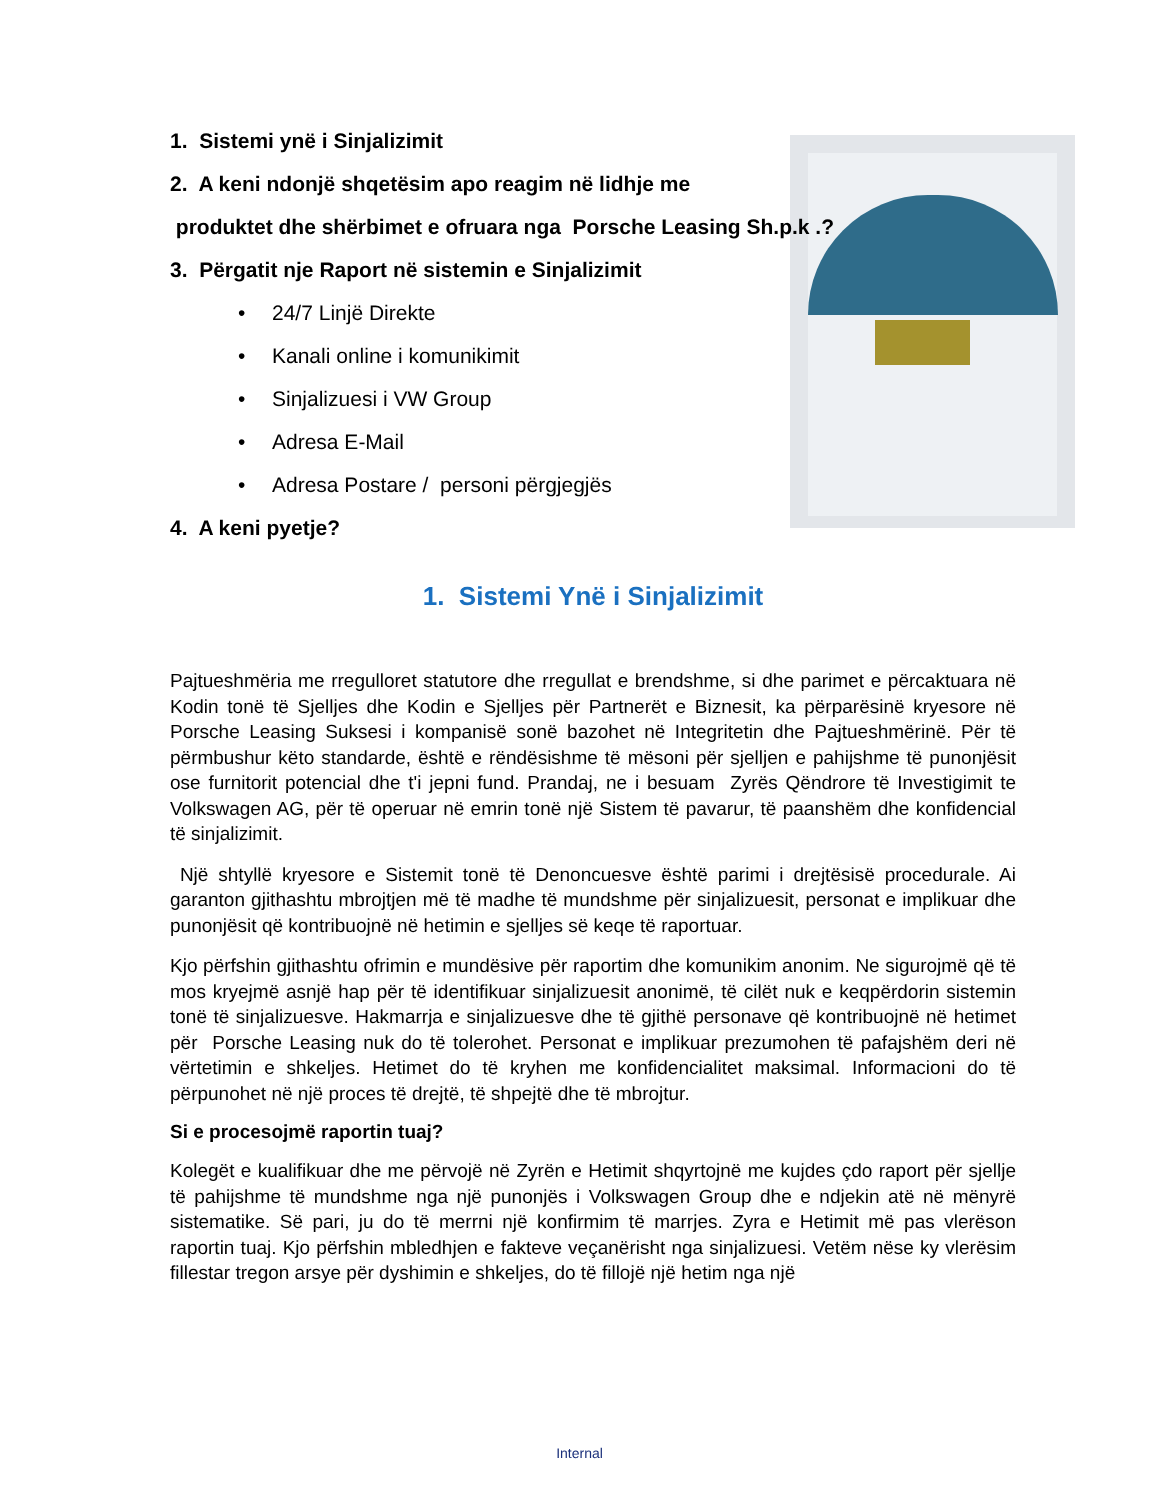1. Sistemi ynë i Sinjalizimit
2. A keni ndonjë shqetësim apo reagim në lidhje me
produktet dhe shërbimet e ofruara nga Porsche Leasing Sh.p.k .?
3. Përgatit nje Raport në sistemin e Sinjalizimit
• 24/7 Linjë Direkte
• Kanali online i komunikimit
• Sinjalizuesi i VW Group
• Adresa E-Mail
• Adresa Postare / personi përgjegjës
4. A keni pyetje?
1. Sistemi Ynë i Sinjalizimit
Pajtueshmëria me rregulloret statutore dhe rregullat e brendshme, si dhe parimet e përcaktuara në Kodin tonë të Sjelljes dhe Kodin e Sjelljes për Partnerët e Biznesit, ka përparësinë kryesore në Porsche Leasing Suksesi i kompanisë sonë bazohet në Integritetin dhe Pajtueshmërinë. Për të përmbushur këto standarde, është e rëndësishme të mësoni për sjelljen e pahijshme të punonjësit ose furnitorit potencial dhe t'i jepni fund. Prandaj, ne i besuam Zyrës Qëndrore të Investigimit te Volkswagen AG, për të operuar në emrin tonë një Sistem të pavarur, të paanshëm dhe konfidencial të sinjalizimit.
Një shtyllë kryesore e Sistemit tonë të Denoncuesve është parimi i drejtësisë procedurale. Ai garanton gjithashtu mbrojtjen më të madhe të mundshme për sinjalizuesit, personat e implikuar dhe punonjësit që kontribuojnë në hetimin e sjelljes së keqe të raportuar.
Kjo përfshin gjithashtu ofrimin e mundësive për raportim dhe komunikim anonim. Ne sigurojmë që të mos kryejmë asnjë hap për të identifikuar sinjalizuesit anonimë, të cilët nuk e keqpërdorin sistemin tonë të sinjalizuesve. Hakmarrja e sinjalizuesve dhe të gjithë personave që kontribuojnë në hetimet për Porsche Leasing nuk do të tolerohet. Personat e implikuar prezumohen të pafajshëm deri në vërtetimin e shkeljes. Hetimet do të kryhen me konfidencialitet maksimal. Informacioni do të përpunohet në një proces të drejtë, të shpejtë dhe të mbrojtur.
Si e procesojmë raportin tuaj?
Kolegët e kualifikuar dhe me përvojë në Zyrën e Hetimit shqyrtojnë me kujdes çdo raport për sjellje të pahijshme të mundshme nga një punonjës i Volkswagen Group dhe e ndjekin atë në mënyrë sistematike. Së pari, ju do të merrni një konfirmim të marrjes. Zyra e Hetimit më pas vlerëson raportin tuaj. Kjo përfshin mbledhjen e fakteve veçanërisht nga sinjalizuesi. Vetëm nëse ky vlerësim fillestar tregon arsye për dyshimin e shkeljes, do të fillojë një hetim nga një
Internal